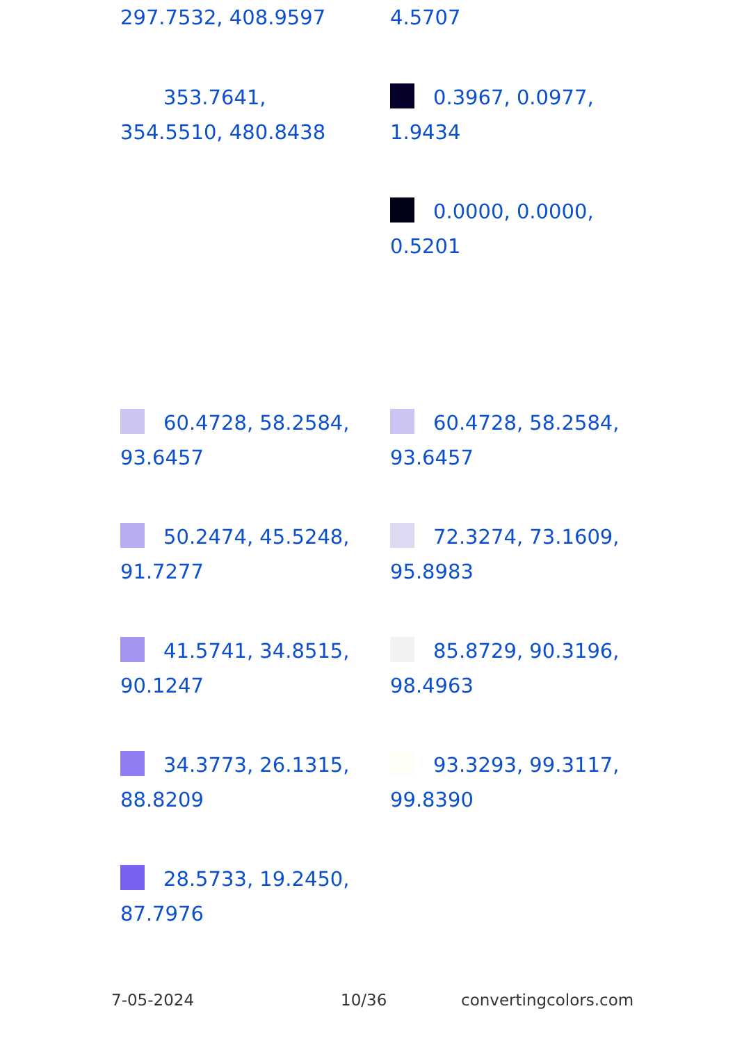297.7532, 408.9597 4.5707
353.7641, 354.5510, 480.8438
0.3967, 0.0977, 1.9434
0.0000, 0.0000, 0.5201
60.4728, 58.2584, 93.6457
60.4728, 58.2584, 93.6457
50.2474, 45.5248, 91.7277
72.3274, 73.1609, 95.8983
41.5741, 34.8515, 90.1247
85.8729, 90.3196, 98.4963
34.3773, 26.1315, 88.8209
93.3293, 99.3117, 99.8390
28.5733, 19.2450, 87.7976
7-05-2024 10/36 convertingcolors.com